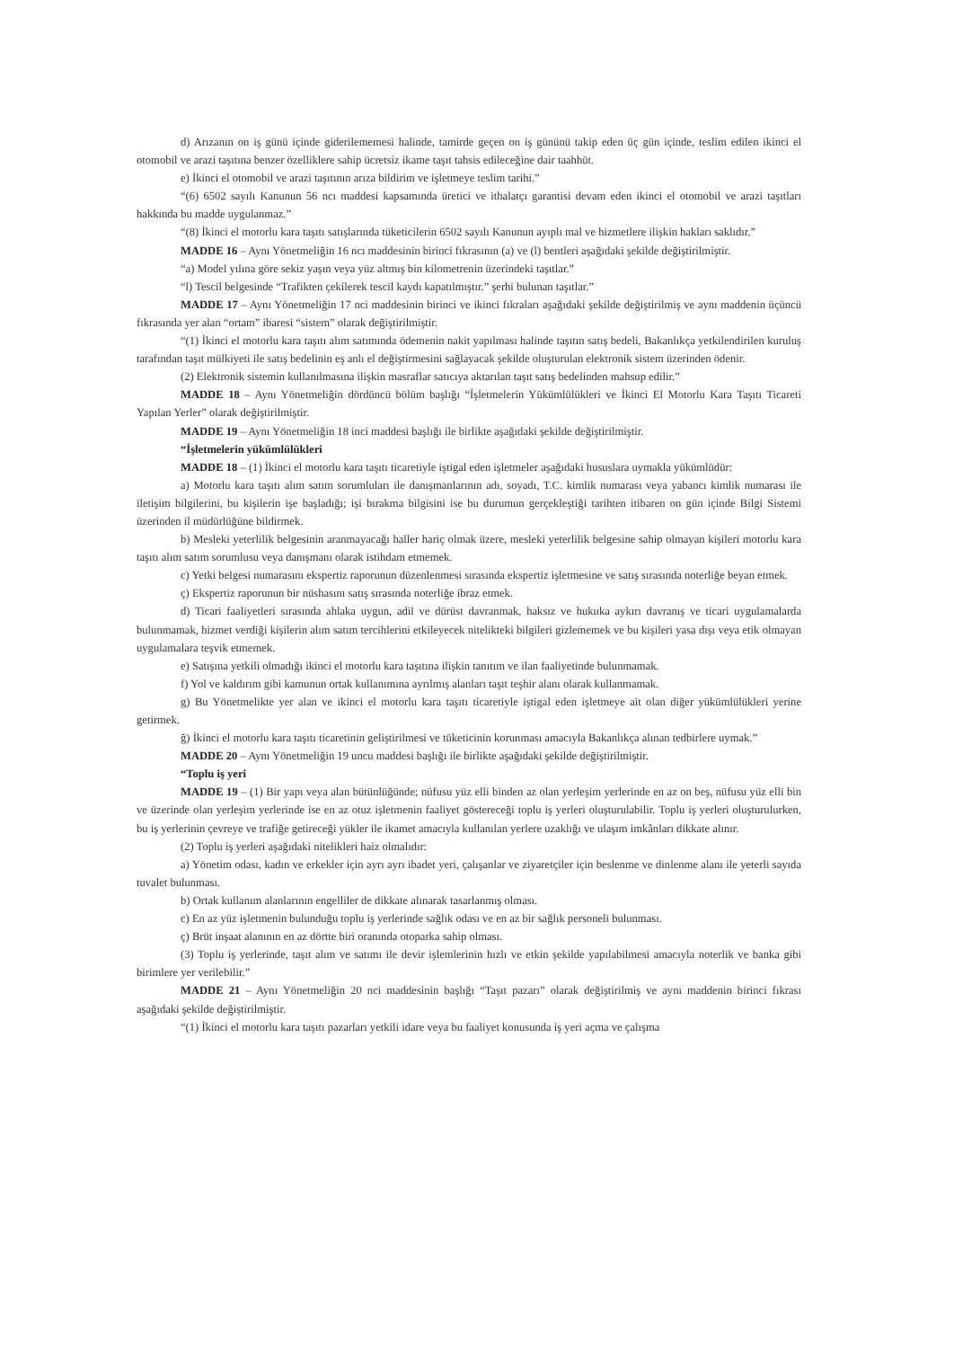d) Arızanın on iş günü içinde giderilememesi halinde, tamirde geçen on iş gününü takip eden üç gün içinde, teslim edilen ikinci el otomobil ve arazi taşıtına benzer özelliklere sahip ücretsiz ikame taşıt tahsis edileceğine dair taahhüt.
e) İkinci el otomobil ve arazi taşıtının arıza bildirim ve işletmeye teslim tarihi.”
“(6) 6502 sayılı Kanunun 56 ncı maddesi kapsamında üretici ve ithalatçı garantisi devam eden ikinci el otomobil ve arazi taşıtları hakkında bu madde uygulanmaz.”
“(8) İkinci el motorlu kara taşıtı satışlarında tüketicilerin 6502 sayılı Kanunun ayıplı mal ve hizmetlere ilişkin hakları saklıdır.”
MADDE 16 – Aynı Yönetmeliğin 16 ncı maddesinin birinci fıkrasının (a) ve (l) bentleri aşağıdaki şekilde değiştirilmiştir.
“a) Model yılına göre sekiz yaşın veya yüz altmış bin kilometrenin üzerindeki taşıtlar.”
“l) Tescil belgesinde “Trafikten çekilerek tescil kaydı kapatılmıştır.” şerhi bulunan taşıtlar.”
MADDE 17 – Aynı Yönetmeliğin 17 nci maddesinin birinci ve ikinci fıkraları aşağıdaki şekilde değiştirilmiş ve aynı maddenin üçüncü fıkrasında yer alan “ortam” ibaresi “sistem” olarak değiştirilmiştir.
“(1) İkinci el motorlu kara taşıtı alım satımında ödemenin nakit yapılması halinde taşıtın satış bedeli, Bakanlıkça yetkilendirilen kuruluş tarafından taşıt mülkiyeti ile satış bedelinin eş anlı el değiştirmesini sağlayacak şekilde oluşturulan elektronik sistem üzerinden ödenir.
(2) Elektronik sistemin kullanılmasına ilişkin masraflar satıcıya aktarılan taşıt satış bedelinden mahsup edilir.”
MADDE 18 – Aynı Yönetmeliğin dördüncü bölüm başlığı “İşletmelerin Yükümlülükleri ve İkinci El Motorlu Kara Taşıtı Ticareti Yapılan Yerler” olarak değiştirilmiştir.
MADDE 19 – Aynı Yönetmeliğin 18 inci maddesi başlığı ile birlikte aşağıdaki şekilde değiştirilmiştir.
“İşletmelerin yükümlülükleri
MADDE 18 – (1) İkinci el motorlu kara taşıtı ticaretiyle iştigal eden işletmeler aşağıdaki hususlara uymakla yükümlüdür:
a) Motorlu kara taşıtı alım satım sorumluları ile danışmanlarının adı, soyadı, T.C. kimlik numarası veya yabancı kimlik numarası ile iletişim bilgilerini, bu kişilerin işe başladığı; işi bırakma bilgisini ise bu durumun gerçekleştiği tarihten itibaren on gün içinde Bilgi Sistemi üzerinden il müdürlüğüne bildirmek.
b) Mesleki yeterlilik belgesinin aranmayacağı haller hariç olmak üzere, mesleki yeterlilik belgesine sahip olmayan kişileri motorlu kara taşıtı alım satım sorumlusu veya danışmanı olarak istihdam etmemek.
c) Yetki belgesi numarasını ekspertiz raporunun düzenlenmesi sırasında ekspertiz işletmesine ve satış sırasında noterliğe beyan etmek.
ç) Ekspertiz raporunun bir nüshasını satış sırasında noterliğe ibraz etmek.
d) Ticari faaliyetleri sırasında ahlaka uygun, adil ve dürüst davranmak, haksız ve hukuka aykırı davranış ve ticari uygulamalarda bulunmamak, hizmet verdiği kişilerin alım satım tercihlerini etkileyecek nitelikteki bilgileri gizlememek ve bu kişileri yasa dışı veya etik olmayan uygulamalara teşvik etmemek.
e) Satışına yetkili olmadığı ikinci el motorlu kara taşıtına ilişkin tanıtım ve ilan faaliyetinde bulunmamak.
f) Yol ve kaldırım gibi kamunun ortak kullanımına ayrılmış alanları taşıt teşhir alanı olarak kullanmamak.
g) Bu Yönetmelikte yer alan ve ikinci el motorlu kara taşıtı ticaretiyle iştigal eden işletmeye ait olan diğer yükümlülükleri yerine getirmek.
ğ) İkinci el motorlu kara taşıtı ticaretinin geliştirilmesi ve tüketicinin korunması amacıyla Bakanlıkça alınan tedbirlere uymak.”
MADDE 20 – Aynı Yönetmeliğin 19 uncu maddesi başlığı ile birlikte aşağıdaki şekilde değiştirilmiştir.
“Toplu iş yeri
MADDE 19 – (1) Bir yapı veya alan bütünlüğünde; nüfusu yüz elli binden az olan yerleşim yerlerinde en az on beş, nüfusu yüz elli bin ve üzerinde olan yerleşim yerlerinde ise en az otuz işletmenin faaliyet göstereceği toplu iş yerleri oluşturulabilir. Toplu iş yerleri oluşturulurken, bu iş yerlerinin çevreye ve trafiğe getireceği yükler ile ikamet amacıyla kullanılan yerlere uzaklığı ve ulaşım imkânları dikkate alınır.
(2) Toplu iş yerleri aşağıdaki nitelikleri haiz olmalıdır:
a) Yönetim odası, kadın ve erkekler için ayrı ayrı ibadet yeri, çalışanlar ve ziyaretçiler için beslenme ve dinlenme alanı ile yeterli sayıda tuvalet bulunması.
b) Ortak kullanım alanlarının engelliler de dikkate alınarak tasarlanmış olması.
c) En az yüz işletmenin bulunduğu toplu iş yerlerinde sağlık odası ve en az bir sağlık personeli bulunması.
ç) Brüt inşaat alanının en az dörtte biri oranında otoparka sahip olması.
(3) Toplu iş yerlerinde, taşıt alım ve satımı ile devir işlemlerinin hızlı ve etkin şekilde yapılabilmesi amacıyla noterlik ve banka gibi birimlere yer verilebilir.”
MADDE 21 – Aynı Yönetmeliğin 20 nci maddesinin başlığı “Taşıt pazarı” olarak değiştirilmiş ve aynı maddenin birinci fıkrası aşağıdaki şekilde değiştirilmiştir.
“(1) İkinci el motorlu kara taşıtı pazarları yetkili idare veya bu faaliyet konusunda iş yeri açma ve çalışma